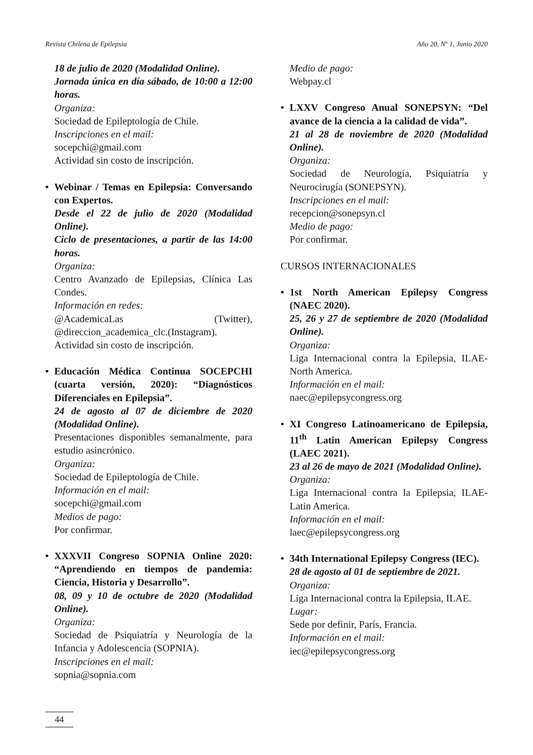Revista Chilena de Epilepsia Año 20, Nº 1, Junio 2020
18 de julio de 2020 (Modalidad Online).
Jornada única en día sábado, de 10:00 a 12:00 horas.
Organiza:
Sociedad de Epileptología de Chile.
Inscripciones en el mail:
socepchi@gmail.com
Actividad sin costo de inscripción.
•
Webinar / Temas en Epilepsia: Conversando con Expertos.
Desde el 22 de julio de 2020 (Modalidad Online).
Ciclo de presentaciones, a partir de las 14:00 horas.
Organiza:
Centro Avanzado de Epilepsias, Clínica Las Condes.
Información en redes:
@AcademicaLas (Twitter), @direccion_academica_clc.(Instagram).
Actividad sin costo de inscripción.
•
Educación Médica Continua SOCEPCHI (cuarta versión, 2020): “Diagnósticos Diferenciales en Epilepsia”.
24 de agosto al 07 de diciembre de 2020 (Modalidad Online).
Presentaciones disponibles semanalmente, para estudio asincrónico.
Organiza:
Sociedad de Epileptología de Chile.
Información en el mail:
socepchi@gmail.com
Medios de pago:
Por confirmar.
•
XXXVII Congreso SOPNIA Online 2020: “Aprendiendo en tiempos de pandemia: Ciencia, Historia y Desarrollo”.
08, 09 y 10 de octubre de 2020 (Modalidad Online).
Organiza:
Sociedad de Psiquiatría y Neurología de la Infancia y Adolescencia (SOPNIA).
Inscripciones en el mail:
sopnia@sopnia.com
Medio de pago:
Webpay.cl
•
LXXV Congreso Anual SONEPSYN: “Del avance de la ciencia a la calidad de vida”.
21 al 28 de noviembre de 2020 (Modalidad Online).
Organiza:
Sociedad de Neurología, Psiquiatría y Neurocirugía (SONEPSYN).
Inscripciones en el mail:
recepcion@sonepsyn.cl
Medio de pago:
Por confirmar.
CURSOS INTERNACIONALES
•
1st North American Epilepsy Congress (NAEC 2020).
25, 26 y 27 de septiembre de 2020 (Modalidad Online).
Organiza:
Liga Internacional contra la Epilepsia, ILAE-North America.
Información en el mail:
naec@epilepsycongress.org
•
XI Congreso Latinoamericano de Epilepsia, 11<sup>th</sup> Latin American Epilepsy Congress (LAEC 2021).
23 al 26 de mayo de 2021 (Modalidad Online).
Organiza:
Liga Internacional contra la Epilepsia, ILAE-Latin America.
Información en el mail:
laec@epilepsycongress.org
•
34th International Epilepsy Congress (IEC).
28 de agosto al 01 de septiembre de 2021.
Organiza:
Liga Internacional contra la Epilepsia, ILAE.
Lugar:
Sede por definir, París, Francia.
Información en el mail:
iec@epilepsycongress.org
44